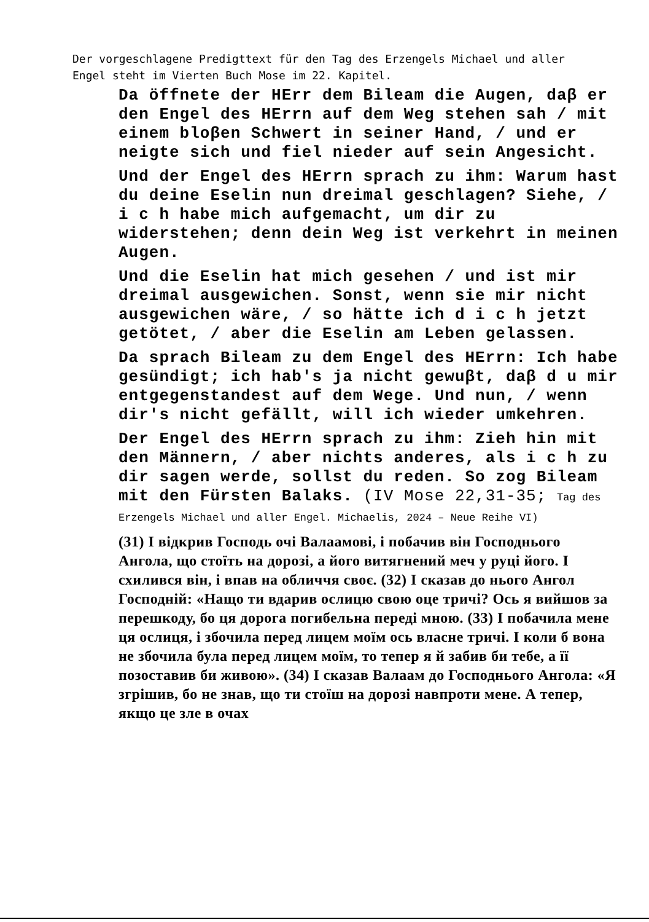Der vorgeschlagene Predigttext für den Tag des Erzengels Michael und aller
Engel steht im Vierten Buch Mose im 22. Kapitel.
Da öffnete der HErr dem Bileam die Augen, daβ er den Engel des HErrn auf dem Weg stehen sah / mit einem bloβen Schwert in seiner Hand, / und er neigte sich und fiel nieder auf sein Angesicht.
Und der Engel des HErrn sprach zu ihm: Warum hast du deine Eselin nun dreimal geschlagen? Siehe, / i c h habe mich aufgemacht, um dir zu widerstehen; denn dein Weg ist verkehrt in meinen Augen.
Und die Eselin hat mich gesehen / und ist mir dreimal ausgewichen. Sonst, wenn sie mir nicht ausgewichen wäre, / so hätte ich d i c h jetzt getötet, / aber die Eselin am Leben gelassen.
Da sprach Bileam zu dem Engel des HErrn: Ich habe gesündigt; ich hab's ja nicht gewuβt, daβ d u mir entgegenstandest auf dem Wege. Und nun, / wenn dir's nicht gefällt, will ich wieder umkehren.
Der Engel des HErrn sprach zu ihm: Zieh hin mit den Männern, / aber nichts anderes, als i c h zu dir sagen werde, sollst du reden. So zog Bileam mit den Fürsten Balaks. (IV Mose 22,31-35; Tag des Erzengels Michael und aller Engel. Michaelis, 2024 – Neue Reihe VI)
(31) І відкрив Господь очі Валаамові, і побачив він Господнього Ангола, що стоїть на дорозі, а його витягнений меч у руці його. І схилився він, і впав на обличчя своє. (32) І сказав до нього Ангол Господній: «Нащо ти вдарив ослицю свою оце тричі? Ось я вийшов за перешкоду, бо ця дорога погибельна переді мною. (33) І побачила мене ця ослиця, і збочила перед лицем моїм ось власне тричі. І коли б вона не збочила була перед лицем моїм, то тепер я й забив би тебе, а її позоставив би живою». (34) І сказав Валаам до Господнього Ангола: «Я згрішив, бо не знав, що ти стоїш на дорозі навпроти мене. А тепер, якщо це зле в очах